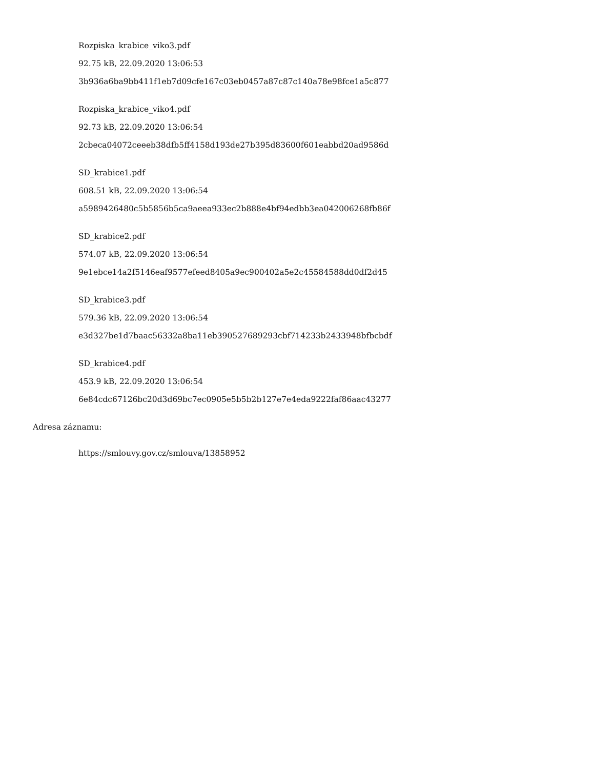Rozpiska_krabice_viko3.pdf
92.75 kB, 22.09.2020 13:06:53
3b936a6ba9bb411f1eb7d09cfe167c03eb0457a87c87c140a78e98fce1a5c877
Rozpiska_krabice_viko4.pdf
92.73 kB, 22.09.2020 13:06:54
2cbeca04072ceeeb38dfb5ff4158d193de27b395d83600f601eabbd20ad9586d
SD_krabice1.pdf
608.51 kB, 22.09.2020 13:06:54
a5989426480c5b5856b5ca9aeea933ec2b888e4bf94edbb3ea042006268fb86f
SD_krabice2.pdf
574.07 kB, 22.09.2020 13:06:54
9e1ebce14a2f5146eaf9577efeed8405a9ec900402a5e2c45584588dd0df2d45
SD_krabice3.pdf
579.36 kB, 22.09.2020 13:06:54
e3d327be1d7baac56332a8ba11eb390527689293cbf714233b2433948bfbcbdf
SD_krabice4.pdf
453.9 kB, 22.09.2020 13:06:54
6e84cdc67126bc20d3d69bc7ec0905e5b5b2b127e7e4eda9222faf86aac43277
Adresa záznamu:
https://smlouvy.gov.cz/smlouva/13858952